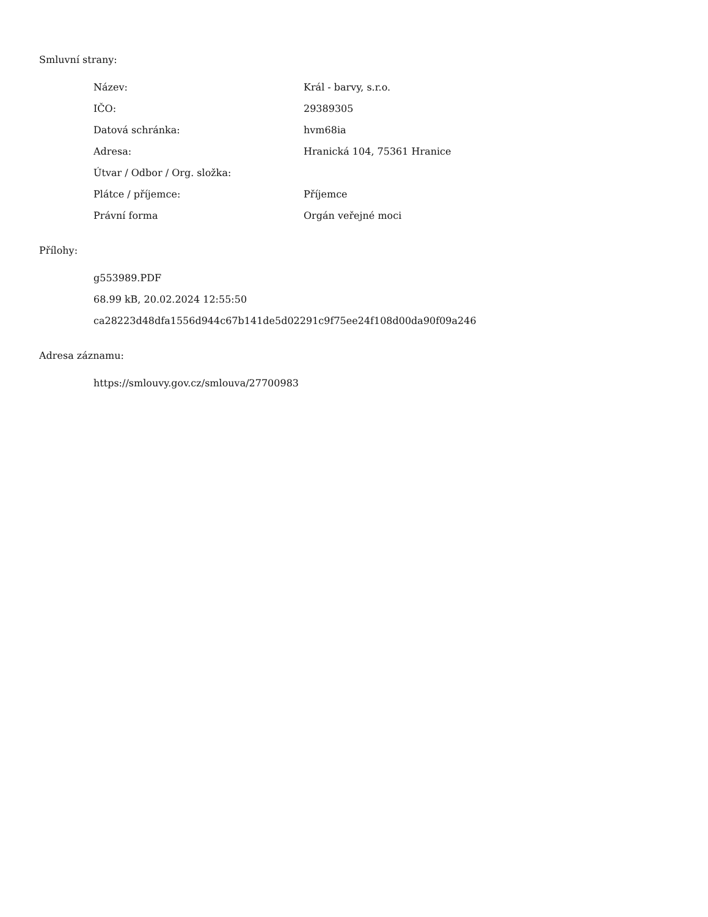Smluvní strany:
| Název: | Král - barvy, s.r.o. |
| IČO: | 29389305 |
| Datová schránka: | hvm68ia |
| Adresa: | Hranická 104, 75361 Hranice |
| Útvar / Odbor / Org. složka: | |
| Plátce / příjemce: | Příjemce |
| Právní forma | Orgán veřejné moci |
Přílohy:
g553989.PDF
68.99 kB, 20.02.2024 12:55:50
ca28223d48dfa1556d944c67b141de5d02291c9f75ee24f108d00da90f09a246
Adresa záznamu:
https://smlouvy.gov.cz/smlouva/27700983